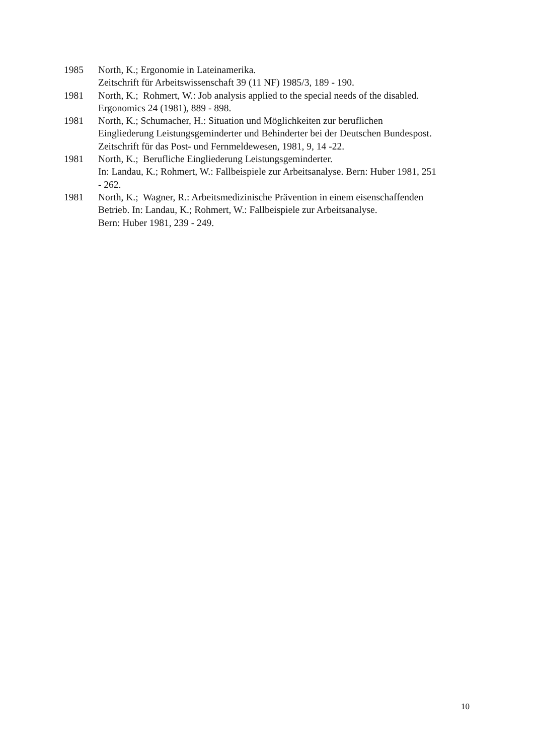1985 North, K.; Ergonomie in Lateinamerika.
Zeitschrift für Arbeitswissenschaft 39 (11 NF) 1985/3, 189 - 190.
1981 North, K.; Rohmert, W.: Job analysis applied to the special needs of the disabled.
Ergonomics 24 (1981), 889 - 898.
1981 North, K.; Schumacher, H.: Situation und Möglichkeiten zur beruflichen
Eingliederung Leistungsgeminderter und Behinderter bei der Deutschen Bundespost.
Zeitschrift für das Post- und Fernmeldewesen, 1981, 9, 14 -22.
1981 North, K.; Berufliche Eingliederung Leistungsgeminderter.
In: Landau, K.; Rohmert, W.: Fallbeispiele zur Arbeitsanalyse. Bern: Huber 1981, 251
- 262.
1981 North, K.; Wagner, R.: Arbeitsmedizinische Prävention in einem eisenschaffenden
Betrieb. In: Landau, K.; Rohmert, W.: Fallbeispiele zur Arbeitsanalyse.
Bern: Huber 1981, 239 - 249.
10